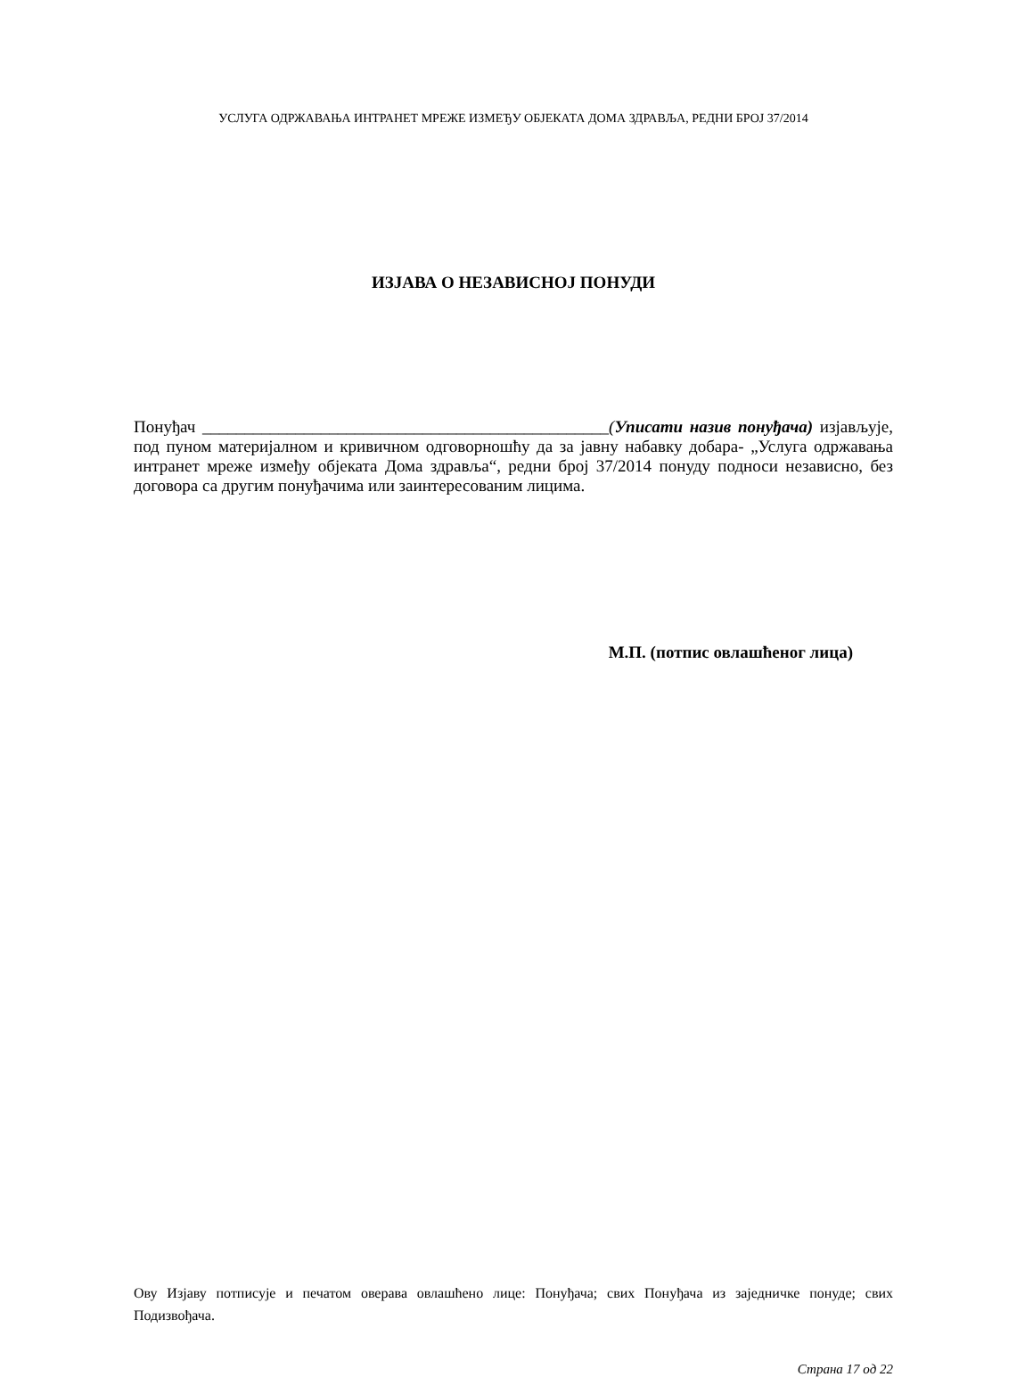УСЛУГА ОДРЖАВАЊА ИНТРАНЕТ МРЕЖЕ ИЗМЕЂУ ОБЈЕКАТА ДОМА ЗДРАВЉА, РЕДНИ БРОЈ 37/2014
ИЗЈАВА О НЕЗАВИСНОЈ ПОНУДИ
Понуђач ________________________________________________(Уписати назив понуђача) изјављује, под пуном материјалном и кривичном одговорношћу да за јавну набавку добара- „Услуга одржавања интранет мреже између објеката Дома здравља“, редни број 37/2014 понуду подноси независно, без договора са другим понуђачима или заинтересованим лицима.
М.П. (потпис овлашћеног лица)
Ову Изјаву потписује и печатом оверава овлашћено лице: Понуђача; свих Понуђача из заједничке понуде; свих Подизвођача.
Страна 17 од 22